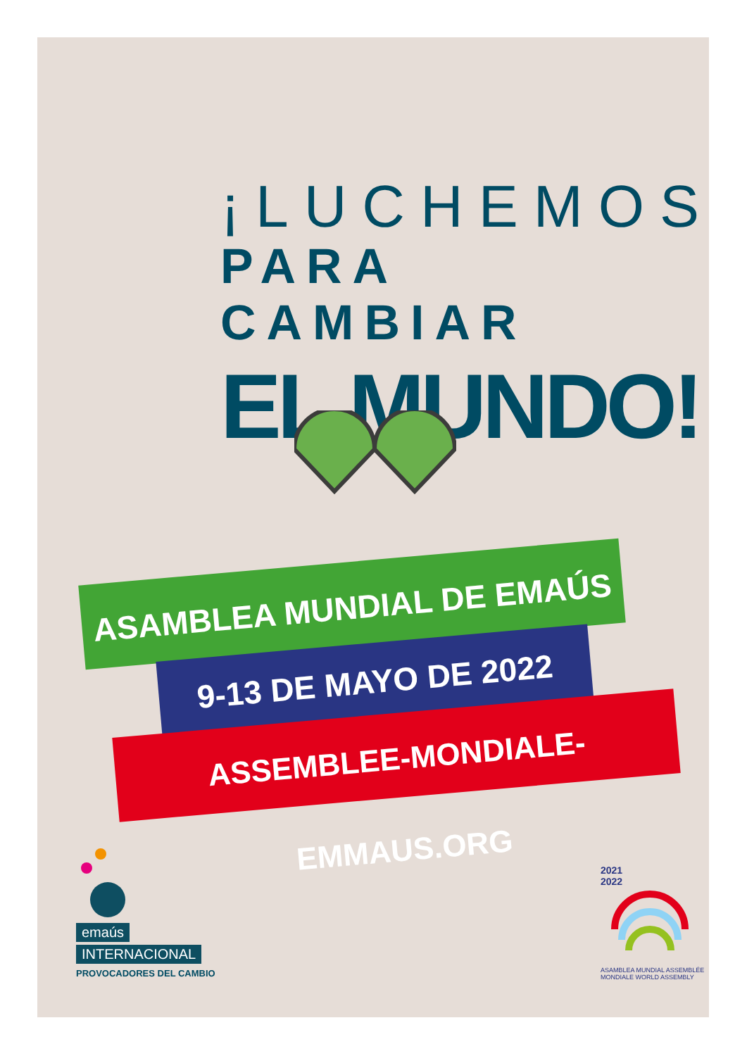¡LUCHEMOS
PARA CAMBIAR
EL MUNDO!
ASAMBLEA MUNDIAL DE EMAÚS
9-13 DE MAYO DE 2022
ASSEMBLEE-MONDIALE-EMMAUS.ORG
emaús
INTERNACIONAL
PROVOCADORES DEL CAMBIO
2021
2022
ASAMBLEA MUNDIAL ASSEMBLÉE MONDIALE WORLD ASSEMBLY